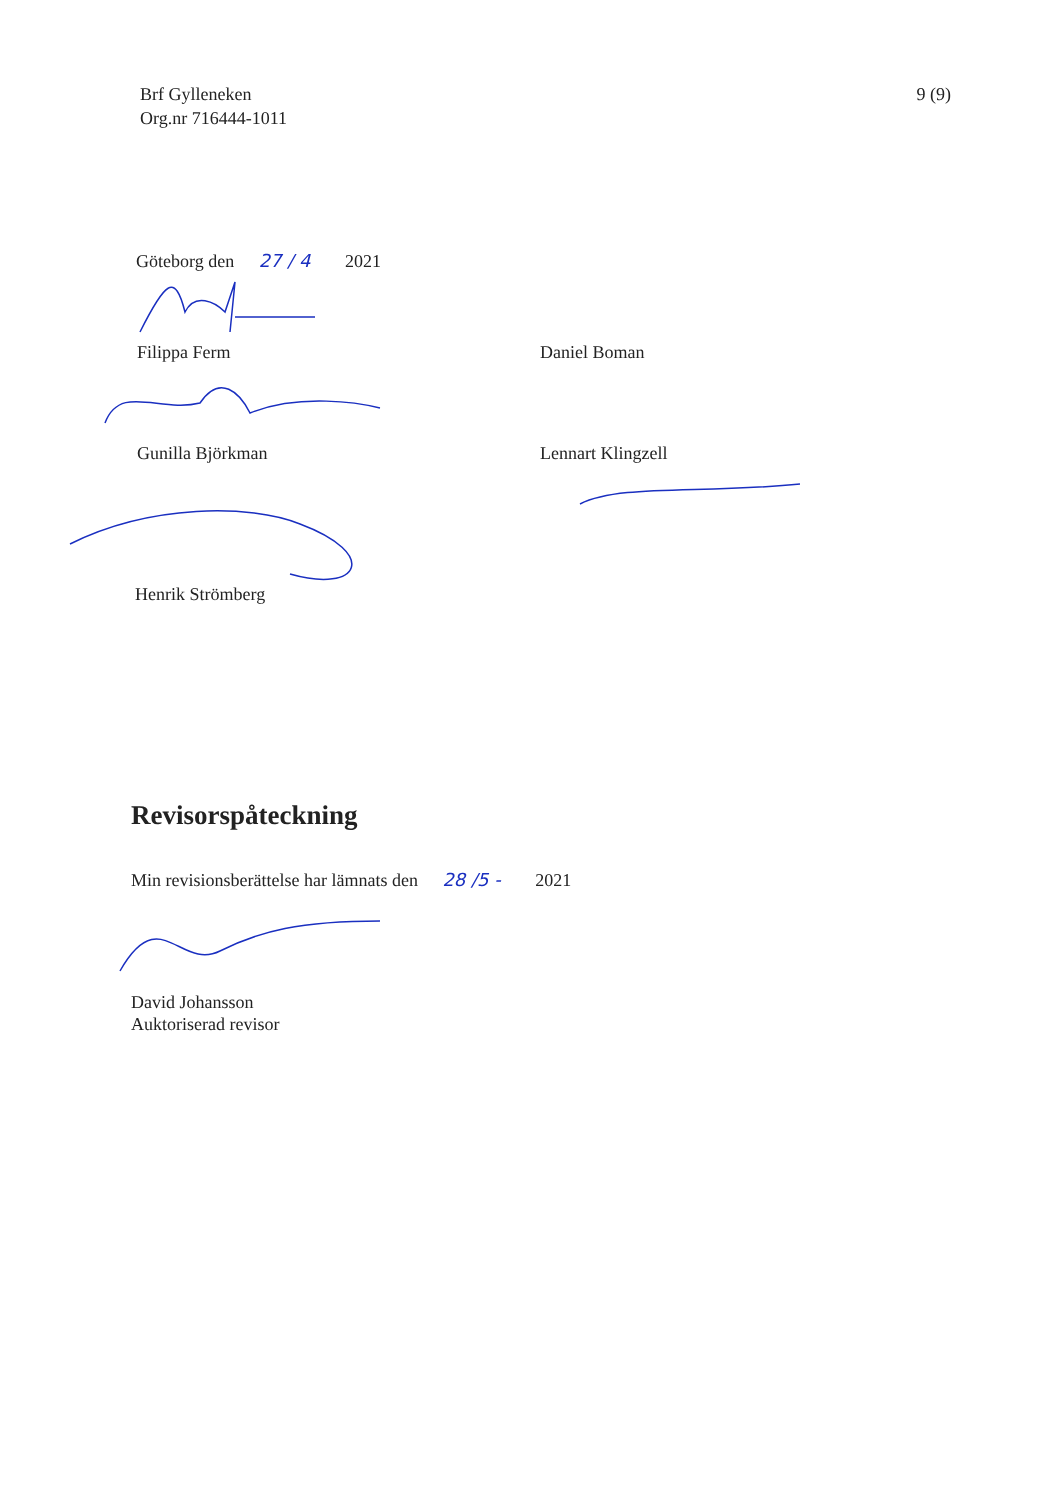Brf Gylleneken
Org.nr 716444-1011
9 (9)
Göteborg den 27 / 4 2021
Filippa Ferm Daniel Boman
Gunilla Björkman Lennart Klingzell
Henrik Strömberg
Revisorspåteckning
Min revisionsberättelse har lämnats den 28 /5 - 2021
David Johansson
Auktoriserad revisor